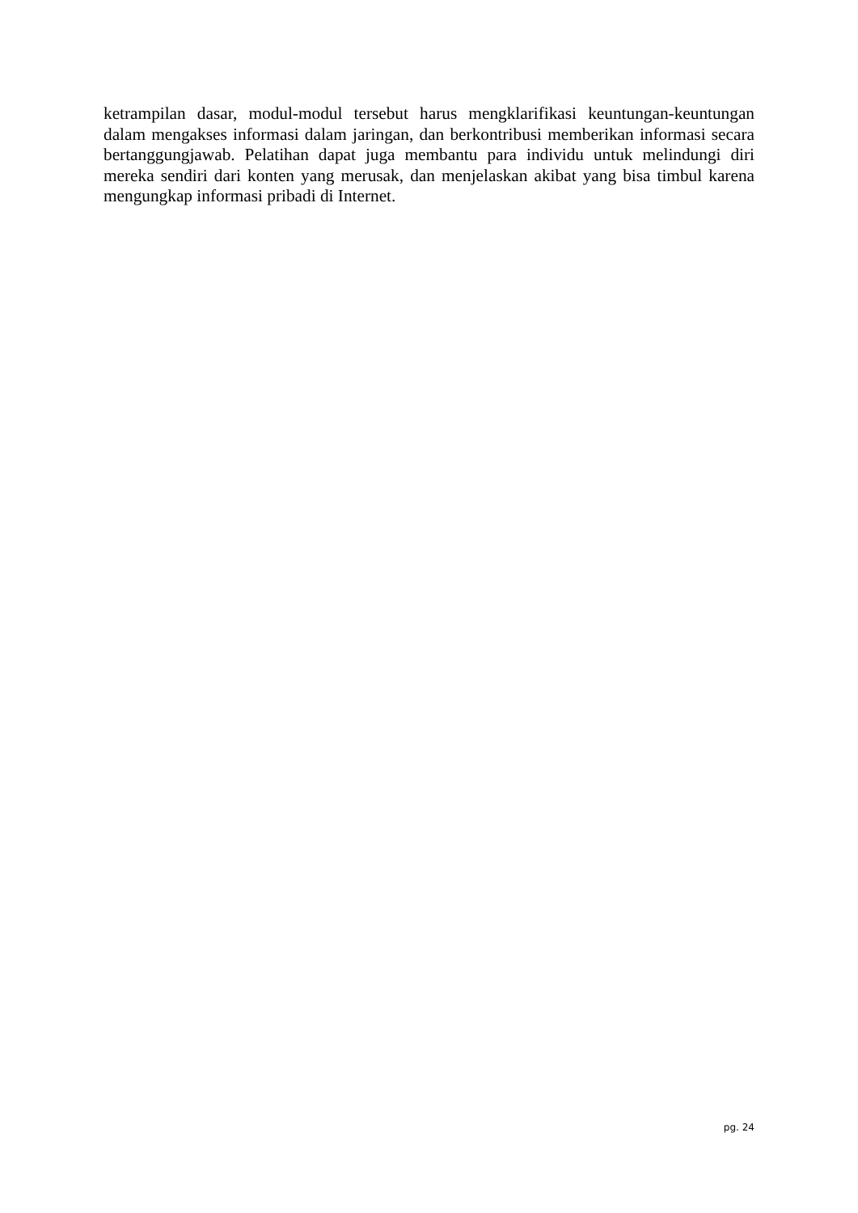ketrampilan dasar, modul-modul tersebut harus mengklarifikasi keuntungan-keuntungan dalam mengakses informasi dalam jaringan, dan berkontribusi memberikan informasi secara bertanggungjawab. Pelatihan dapat juga membantu para individu untuk melindungi diri mereka sendiri dari konten yang merusak, dan menjelaskan akibat yang bisa timbul karena mengungkap informasi pribadi di Internet.
pg. 24